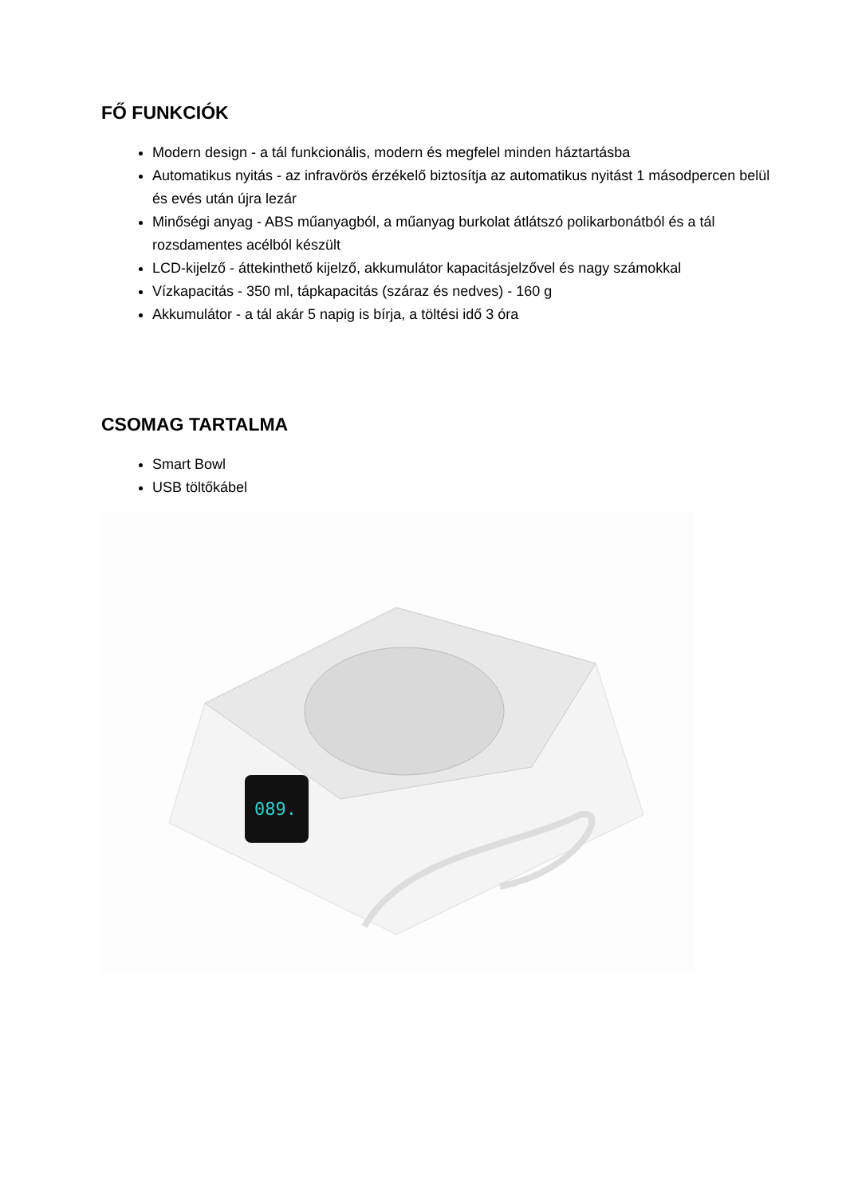FŐ FUNKCIÓK
Modern design - a tál funkcionális, modern és megfelel minden háztartásba
Automatikus nyitás - az infravörös érzékelő biztosítja az automatikus nyitást 1 másodpercen belül és evés után újra lezár
Minőségi anyag - ABS műanyagból, a műanyag burkolat átlátszó polikarbonátból és a tál rozsdamentes acélból készült
LCD-kijelző - áttekinthető kijelző, akkumulátor kapacitásjelzővel és nagy számokkal
Vízkapacitás - 350 ml, tápkapacitás (száraz és nedves) - 160 g
Akkumulátor - a tál akár 5 napig is bírja, a töltési idő 3 óra
CSOMAG TARTALMA
Smart Bowl
USB töltőkábel
089.